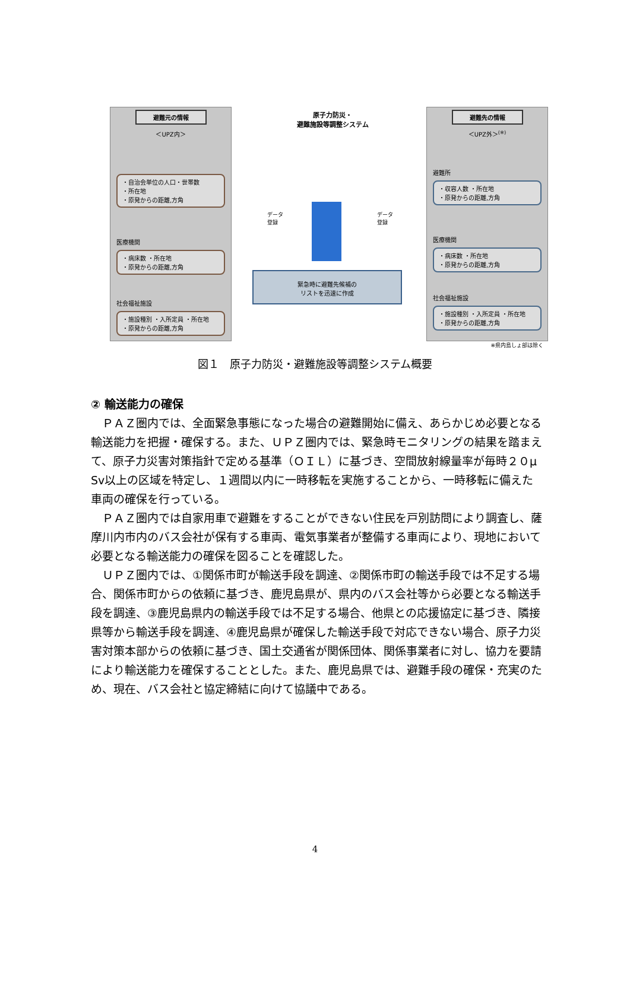避難元の情報
＜UPZ内＞
・自治会単位の人口・世帯数
・所在地
・原発からの距離,方角
医療機関
・病床数 ・所在地
・原発からの距離,方角
社会福祉施設
・施設種別 ・入所定員 ・所在地
・原発からの距離,方角
原子力防災・
避難施設等調整システム
データ
登録
データ
登録
緊急時に避難先候補の
リストを迅速に作成
避難先の情報
＜UPZ外＞<sup>(※)</sup>
避難所
・収容人数 ・所在地
・原発からの距離,方角
医療機関
・病床数 ・所在地
・原発からの距離,方角
社会福祉施設
・施設種別 ・入所定員 ・所在地
・原発からの距離,方角
※県内島しょ部は除く
図１　原子力防災・避難施設等調整システム概要
② 輸送能力の確保
ＰＡＺ圏内では、全面緊急事態になった場合の避難開始に備え、あらかじめ必要となる輸送能力を把握・確保する。また、ＵＰＺ圏内では、緊急時モニタリングの結果を踏まえて、原子力災害対策指針で定める基準（ＯＩＬ）に基づき、空間放射線量率が毎時２０μ Sv以上の区域を特定し、１週間以内に一時移転を実施することから、一時移転に備えた車両の確保を行っている。
ＰＡＺ圏内では自家用車で避難をすることができない住民を戸別訪問により調査し、薩摩川内市内のバス会社が保有する車両、電気事業者が整備する車両により、現地において必要となる輸送能力の確保を図ることを確認した。
ＵＰＺ圏内では、①関係市町が輸送手段を調達、②関係市町の輸送手段では不足する場合、関係市町からの依頼に基づき、鹿児島県が、県内のバス会社等から必要となる輸送手段を調達、③鹿児島県内の輸送手段では不足する場合、他県との応援協定に基づき、隣接県等から輸送手段を調達、④鹿児島県が確保した輸送手段で対応できない場合、原子力災害対策本部からの依頼に基づき、国土交通省が関係団体、関係事業者に対し、協力を要請により輸送能力を確保することとした。また、鹿児島県では、避難手段の確保・充実のため、現在、バス会社と協定締結に向けて協議中である。
4